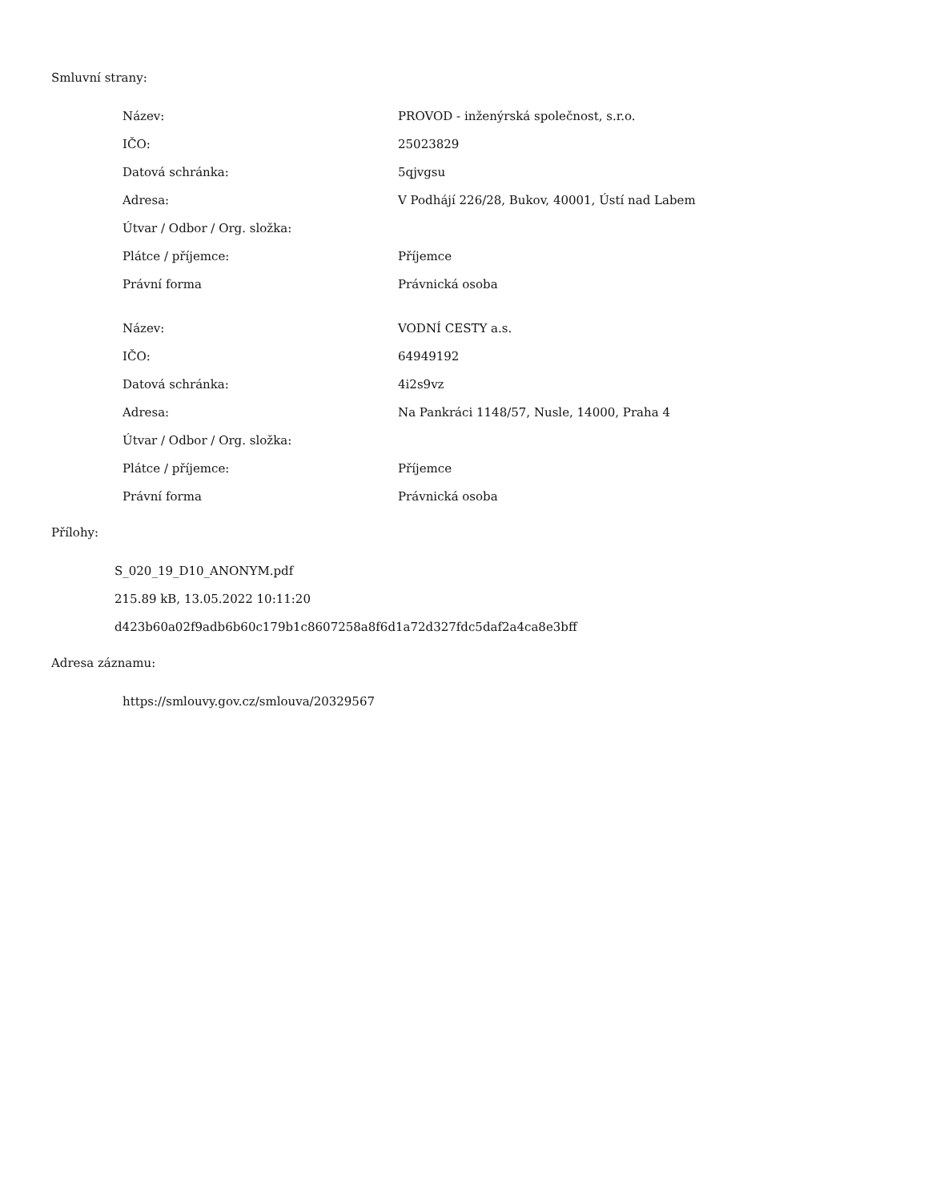Smluvní strany:
| Název: | PROVOD - inženýrská společnost, s.r.o. |
| IČO: | 25023829 |
| Datová schránka: | 5qjvgsu |
| Adresa: | V Podhájí 226/28, Bukov, 40001, Ústí nad Labem |
| Útvar / Odbor / Org. složka: | |
| Plátce / příjemce: | Příjemce |
| Právní forma | Právnická osoba |
| Název: | VODNÍ CESTY a.s. |
| IČO: | 64949192 |
| Datová schránka: | 4i2s9vz |
| Adresa: | Na Pankráci 1148/57, Nusle, 14000, Praha 4 |
| Útvar / Odbor / Org. složka: | |
| Plátce / příjemce: | Příjemce |
| Právní forma | Právnická osoba |
Přílohy:
S_020_19_D10_ANONYM.pdf
215.89 kB, 13.05.2022 10:11:20
d423b60a02f9adb6b60c179b1c8607258a8f6d1a72d327fdc5daf2a4ca8e3bff
Adresa záznamu:
https://smlouvy.gov.cz/smlouva/20329567